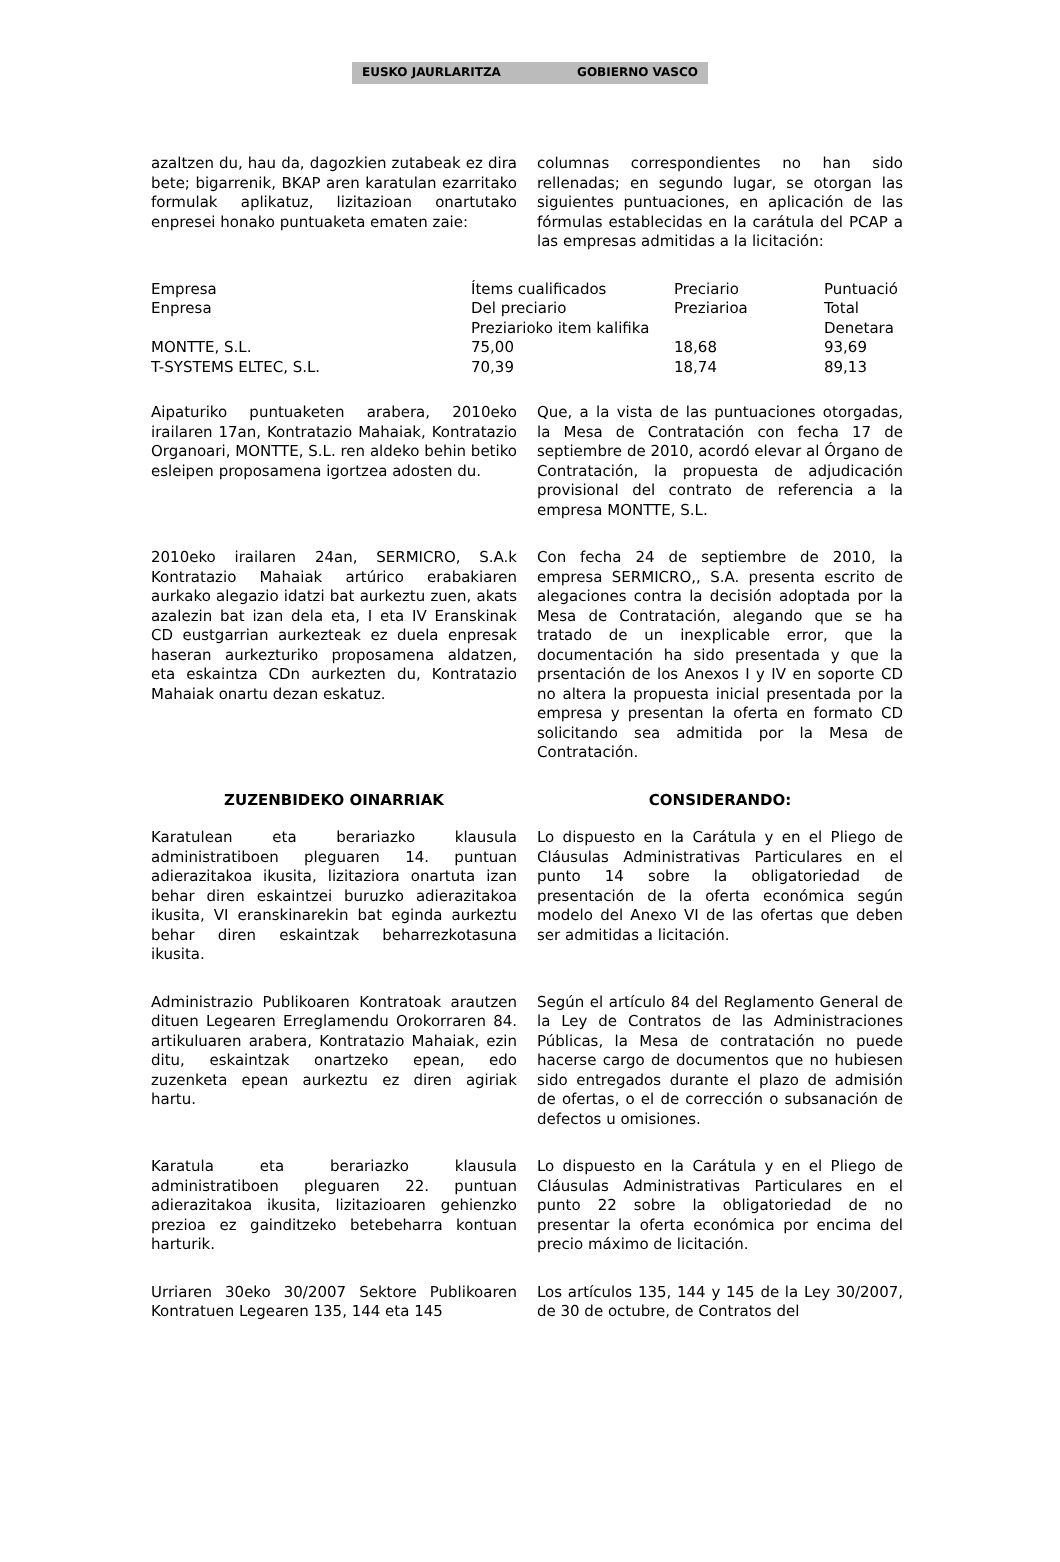EUSKO JAURLARITZA GOBIERNO VASCO
azaltzen du, hau da, dagozkien zutabeak ez dira bete; bigarrenik, BKAP aren karatulan ezarritako formulak aplikatuz, lizitazioan onartutako enpresei honako puntuaketa ematen zaie:
columnas correspondientes no han sido rellenadas; en segundo lugar, se otorgan las siguientes puntuaciones, en aplicación de las fórmulas establecidas en la carátula del PCAP a las empresas admitidas a la licitación:
| Empresa Enpresa | Ítems cualificados Del preciario Preziarioko item kalifika | Preciario Preziarioa | Puntuació Total Denetara |
| --- | --- | --- | --- |
| MONTTE, S.L. | 75,00 | 18,68 | 93,69 |
| T-SYSTEMS ELTEC, S.L. | 70,39 | 18,74 | 89,13 |
Aipaturiko puntuaketen arabera, 2010eko irailaren 17an, Kontratazio Mahaiak, Kontratazio Organoari, MONTTE, S.L. ren aldeko behin betiko esleipen proposamena igortzea adosten du.
Que, a la vista de las puntuaciones otorgadas, la Mesa de Contratación con fecha 17 de septiembre de 2010, acordó elevar al Órgano de Contratación, la propuesta de adjudicación provisional del contrato de referencia a la empresa MONTTE, S.L.
2010eko irailaren 24an, SERMICRO, S.A.k Kontratazio Mahaiak artúrico erabakiaren aurkako alegazio idatzi bat aurkeztu zuen, akats azalezin bat izan dela eta, I eta IV Eranskinak CD eustgarrian aurkezteak ez duela enpresak haseran aurkezturiko proposamena aldatzen, eta eskaintza CDn aurkezten du, Kontratazio Mahaiak onartu dezan eskatuz.
Con fecha 24 de septiembre de 2010, la empresa SERMICRO,, S.A. presenta escrito de alegaciones contra la decisión adoptada por la Mesa de Contratación, alegando que se ha tratado de un inexplicable error, que la documentación ha sido presentada y que la prsentación de los Anexos I y IV en soporte CD no altera la propuesta inicial presentada por la empresa y presentan la oferta en formato CD solicitando sea admitida por la Mesa de Contratación.
ZUZENBIDEKO OINARRIAK CONSIDERANDO:
Karatulean eta berariazko klausula administratiboen pleguaren 14. puntuan adierazitakoa ikusita, lizitaziora onartuta izan behar diren eskaintzei buruzko adierazitakoa ikusita, VI eranskinarekin bat eginda aurkeztu behar diren eskaintzak beharrezkotasuna ikusita.
Lo dispuesto en la Carátula y en el Pliego de Cláusulas Administrativas Particulares en el punto 14 sobre la obligatoriedad de presentación de la oferta económica según modelo del Anexo VI de las ofertas que deben ser admitidas a licitación.
Administrazio Publikoaren Kontratoak arautzen dituen Legearen Erreglamendu Orokorraren 84. artikuluaren arabera, Kontratazio Mahaiak, ezin ditu, eskaintzak onartzeko epean, edo zuzenketa epean aurkeztu ez diren agiriak hartu.
Según el artículo 84 del Reglamento General de la Ley de Contratos de las Administraciones Públicas, la Mesa de contratación no puede hacerse cargo de documentos que no hubiesen sido entregados durante el plazo de admisión de ofertas, o el de corrección o subsanación de defectos u omisiones.
Karatula eta berariazko klausula administratiboen pleguaren 22. puntuan adierazitakoa ikusita, lizitazioaren gehienzko prezioa ez gainditzeko betebeharra kontuan harturik.
Lo dispuesto en la Carátula y en el Pliego de Cláusulas Administrativas Particulares en el punto 22 sobre la obligatoriedad de no presentar la oferta económica por encima del precio máximo de licitación.
Urriaren 30eko 30/2007 Sektore Publikoaren Kontratuen Legearen 135, 144 eta 145
Los artículos 135, 144 y 145 de la Ley 30/2007, de 30 de octubre, de Contratos del